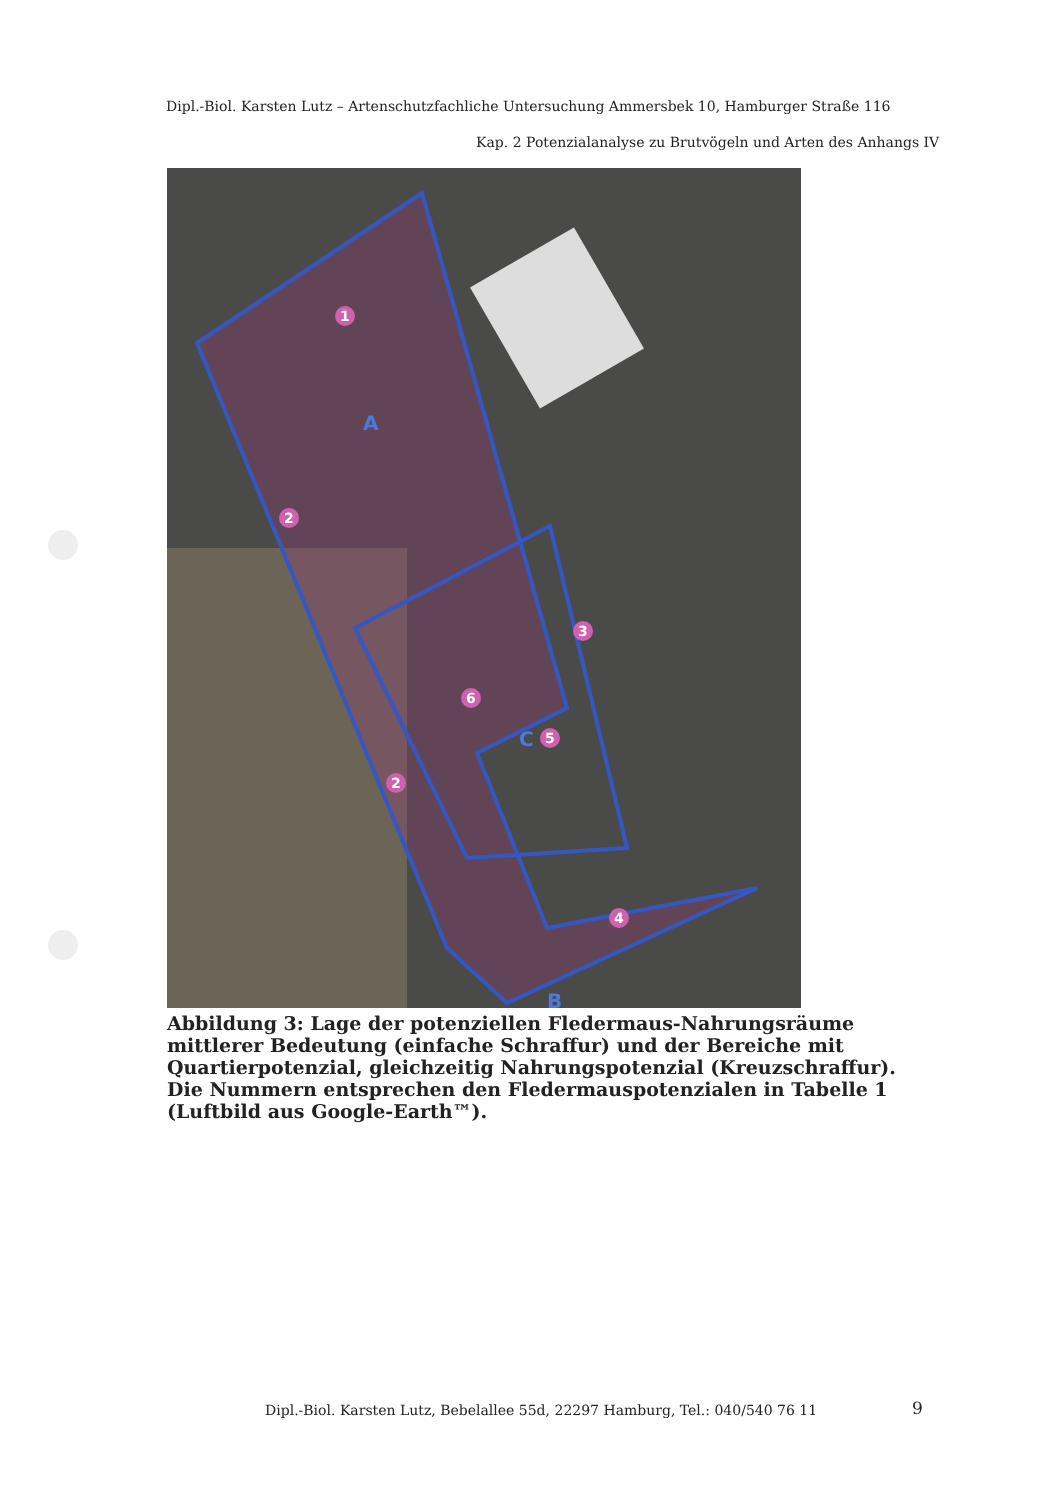Dipl.-Biol. Karsten Lutz – Artenschutzfachliche Untersuchung Ammersbek 10, Hamburger Straße 116
Kap. 2 Potenzialanalyse zu Brutvögeln und Arten des Anhangs IV
1
2
2
3
4
5
6
A
B
C
Abbildung 3: Lage der potenziellen Fledermaus-Nahrungsräume mittlerer Bedeutung (einfache Schraffur) und der Bereiche mit Quartierpotenzial, gleichzeitig Nahrungspotenzial (Kreuzschraffur). Die Nummern entsprechen den Fledermauspotenzialen in Tabelle 1 (Luftbild aus Google-Earth™).
Dipl.-Biol. Karsten Lutz, Bebelallee 55d, 22297 Hamburg, Tel.: 040/540 76 11
9